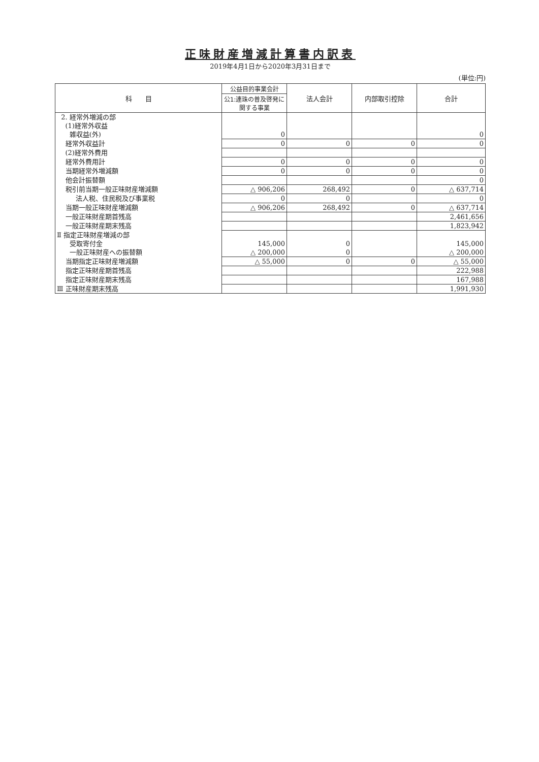正味財産増減計算書内訳表
2019年4月1日から2020年3月31日まで
(単位:円)
| 科 目 | 公益目的事業会計 | 法人会計 | 内部取引控除 | 合計 |
| --- | --- | --- | --- | --- |
| | 公1:連珠の普及啓発に関する事業 | | | |
| 2. 経常外増減の部 | | | | |
| (1)経常外収益 | | | | |
| 雑収益(外) | 0 | | | 0 |
| 経常外収益計 | 0 | 0 | 0 | 0 |
| (2)経常外費用 | | | | |
| 経常外費用計 | 0 | 0 | 0 | 0 |
| 当期経常外増減額 | 0 | 0 | 0 | 0 |
| 他会計振替額 | | | | 0 |
| 税引前当期一般正味財産増減額 | △ 906,206 | 268,492 | 0 | △ 637,714 |
| 法人税、住民税及び事業税 | 0 | 0 | | 0 |
| 当期一般正味財産増減額 | △ 906,206 | 268,492 | 0 | △ 637,714 |
| 一般正味財産期首残高 | | | | 2,461,656 |
| 一般正味財産期末残高 | | | | 1,823,942 |
| Ⅱ 指定正味財産増減の部 | | | | |
| 受取寄付金 | 145,000 | 0 | | 145,000 |
| 一般正味財産への振替額 | △ 200,000 | 0 | | △ 200,000 |
| 当期指定正味財産増減額 | △ 55,000 | 0 | 0 | △ 55,000 |
| 指定正味財産期首残高 | | | | 222,988 |
| 指定正味財産期末残高 | | | | 167,988 |
| Ⅲ 正味財産期末残高 | | | | 1,991,930 |